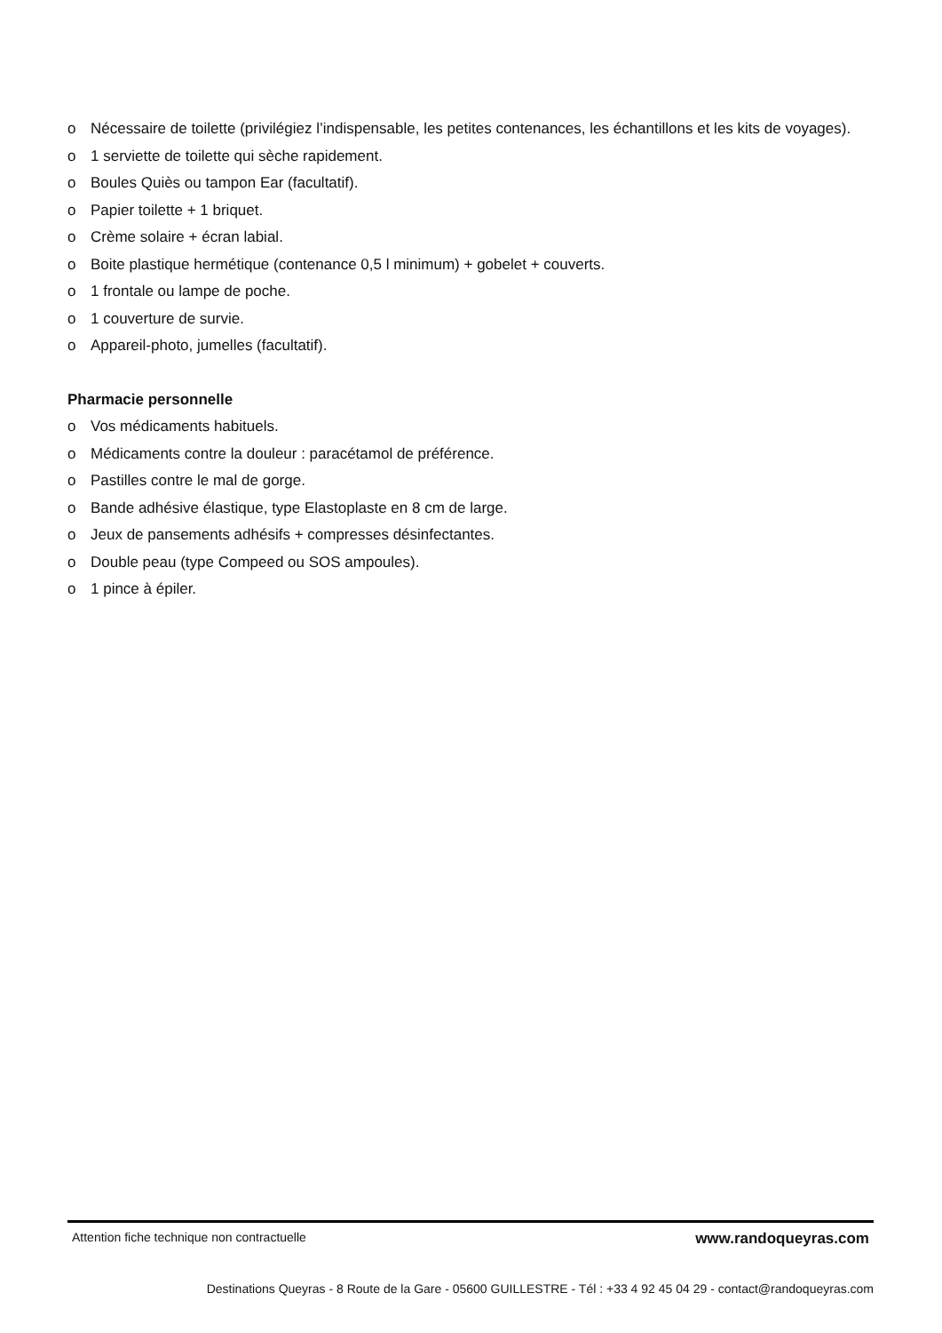o Nécessaire de toilette (privilégiez l’indispensable, les petites contenances, les échantillons et les kits de voyages).
o 1 serviette de toilette qui sèche rapidement.
o Boules Quiès ou tampon Ear (facultatif).
o Papier toilette + 1 briquet.
o Crème solaire + écran labial.
o Boite plastique hermétique (contenance 0,5 l minimum) + gobelet + couverts.
o 1 frontale ou lampe de poche.
o 1 couverture de survie.
o Appareil-photo, jumelles (facultatif).
Pharmacie personnelle
o Vos médicaments habituels.
o Médicaments contre la douleur : paracétamol de préférence.
o Pastilles contre le mal de gorge.
o Bande adhésive élastique, type Elastoplaste en 8 cm de large.
o Jeux de pansements adhésifs + compresses désinfectantes.
o Double peau (type Compeed ou SOS ampoules).
o 1 pince à épiler.
Attention fiche technique non contractuelle www.randoqueyras.com
Destinations Queyras - 8 Route de la Gare - 05600 GUILLESTRE - Tél : +33 4 92 45 04 29 - contact@randoqueyras.com